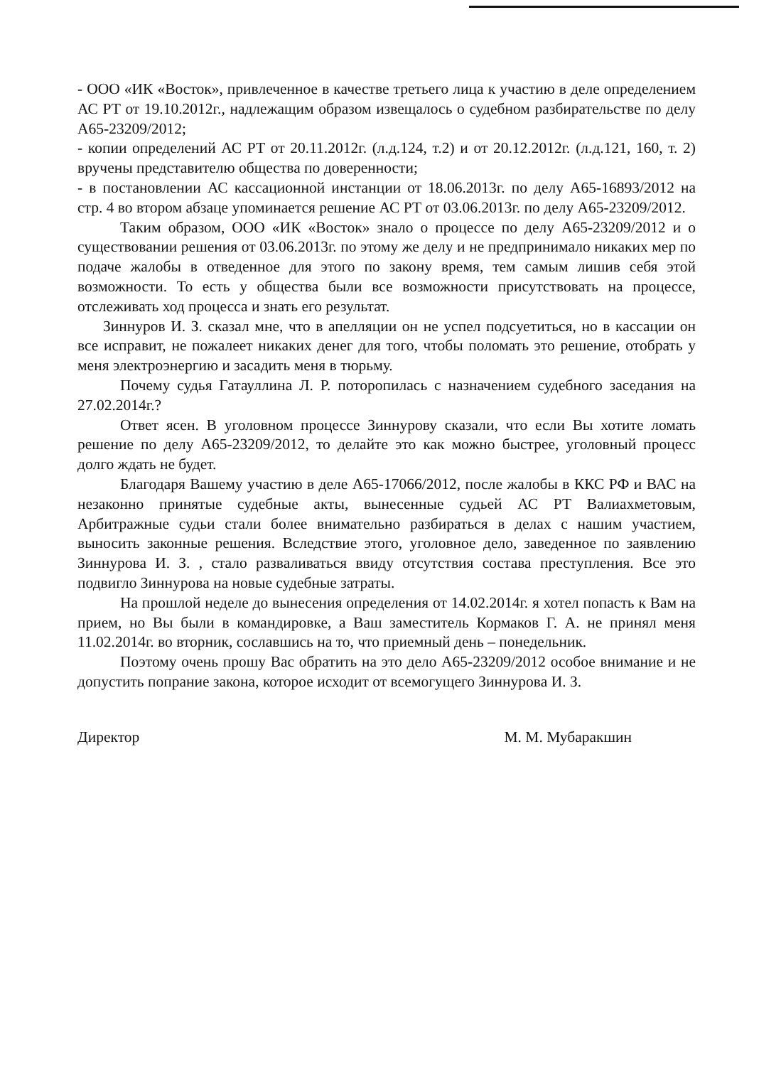- ООО «ИК «Восток», привлеченное в качестве третьего лица к участию в деле определением АС РТ от 19.10.2012г., надлежащим образом извещалось о судебном разбирательстве по делу А65-23209/2012;
- копии определений АС РТ от 20.11.2012г. (л.д.124, т.2) и от 20.12.2012г. (л.д.121, 160, т. 2) вручены представителю общества по доверенности;
- в постановлении АС кассационной инстанции от 18.06.2013г. по делу А65-16893/2012 на стр. 4 во втором абзаце упоминается решение АС РТ от 03.06.2013г. по делу А65-23209/2012.
Таким образом, ООО «ИК «Восток» знало о процессе по делу А65-23209/2012 и о существовании решения от 03.06.2013г. по этому же делу и не предпринимало никаких мер по подаче жалобы в отведенное для этого по закону время, тем самым лишив себя этой возможности. То есть у общества были все возможности присутствовать на процессе, отслеживать ход процесса и знать его результат.
Зиннуров И. З. сказал мне, что в апелляции он не успел подсуетиться, но в кассации он все исправит, не пожалеет никаких денег для того, чтобы поломать это решение, отобрать у меня электроэнергию и засадить меня в тюрьму.
Почему судья Гатауллина Л. Р. поторопилась с назначением судебного заседания на 27.02.2014г.?
Ответ ясен. В уголовном процессе Зиннурову сказали, что если Вы хотите ломать решение по делу А65-23209/2012, то делайте это как можно быстрее, уголовный процесс долго ждать не будет.
Благодаря Вашему участию в деле А65-17066/2012, после жалобы в ККС РФ и ВАС на незаконно принятые судебные акты, вынесенные судьей АС РТ Валиахметовым, Арбитражные судьи стали более внимательно разбираться в делах с нашим участием, выносить законные решения. Вследствие этого, уголовное дело, заведенное по заявлению Зиннурова И. З. , стало разваливаться ввиду отсутствия состава преступления. Все это подвигло Зиннурова на новые судебные затраты.
На прошлой неделе до вынесения определения от 14.02.2014г. я хотел попасть к Вам на прием, но Вы были в командировке, а Ваш заместитель Кормаков Г. А. не принял меня 11.02.2014г. во вторник, сославшись на то, что приемный день – понедельник.
Поэтому очень прошу Вас обратить на это дело А65-23209/2012 особое внимание и не допустить попрание закона, которое исходит от всемогущего Зиннурова И. З.
Директор М. М. Мубаракшин